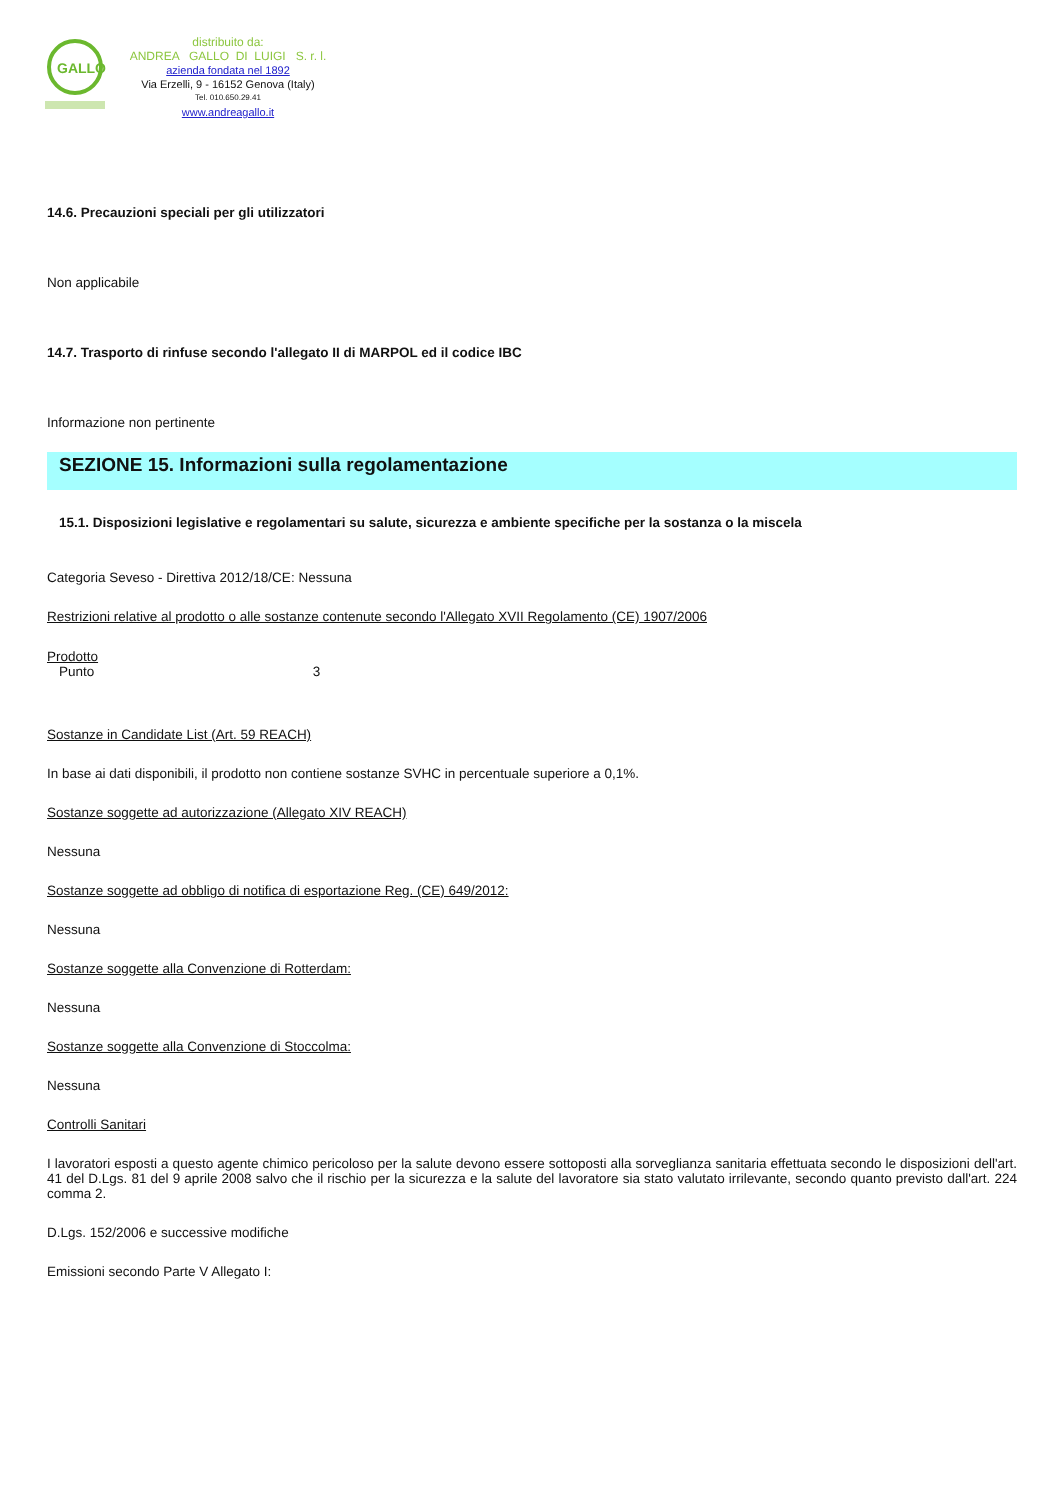GALLO
distribuito da:
ANDREA GALLO DI LUIGI S. r. l.
azienda fondata nel 1892
Via Erzelli, 9 - 16152 Genova (Italy)
Tel. 010.650.29.41
www.andreagallo.it
14.6. Precauzioni speciali per gli utilizzatori
Non applicabile
14.7. Trasporto di rinfuse secondo l'allegato II di MARPOL ed il codice IBC
Informazione non pertinente
SEZIONE 15. Informazioni sulla regolamentazione
15.1. Disposizioni legislative e regolamentari su salute, sicurezza e ambiente specifiche per la sostanza o la miscela
Categoria Seveso - Direttiva 2012/18/CE: Nessuna
Restrizioni relative al prodotto o alle sostanze contenute secondo l'Allegato XVII Regolamento (CE) 1907/2006
Prodotto
Punto 3
Sostanze in Candidate List (Art. 59 REACH)
In base ai dati disponibili, il prodotto non contiene sostanze SVHC in percentuale superiore a 0,1%.
Sostanze soggette ad autorizzazione (Allegato XIV REACH)
Nessuna
Sostanze soggette ad obbligo di notifica di esportazione Reg. (CE) 649/2012:
Nessuna
Sostanze soggette alla Convenzione di Rotterdam:
Nessuna
Sostanze soggette alla Convenzione di Stoccolma:
Nessuna
Controlli Sanitari
I lavoratori esposti a questo agente chimico pericoloso per la salute devono essere sottoposti alla sorveglianza sanitaria effettuata secondo le disposizioni dell'art. 41 del D.Lgs. 81 del 9 aprile 2008 salvo che il rischio per la sicurezza e la salute del lavoratore sia stato valutato irrilevante, secondo quanto previsto dall'art. 224 comma 2.
D.Lgs. 152/2006 e successive modifiche
Emissioni secondo Parte V Allegato I: